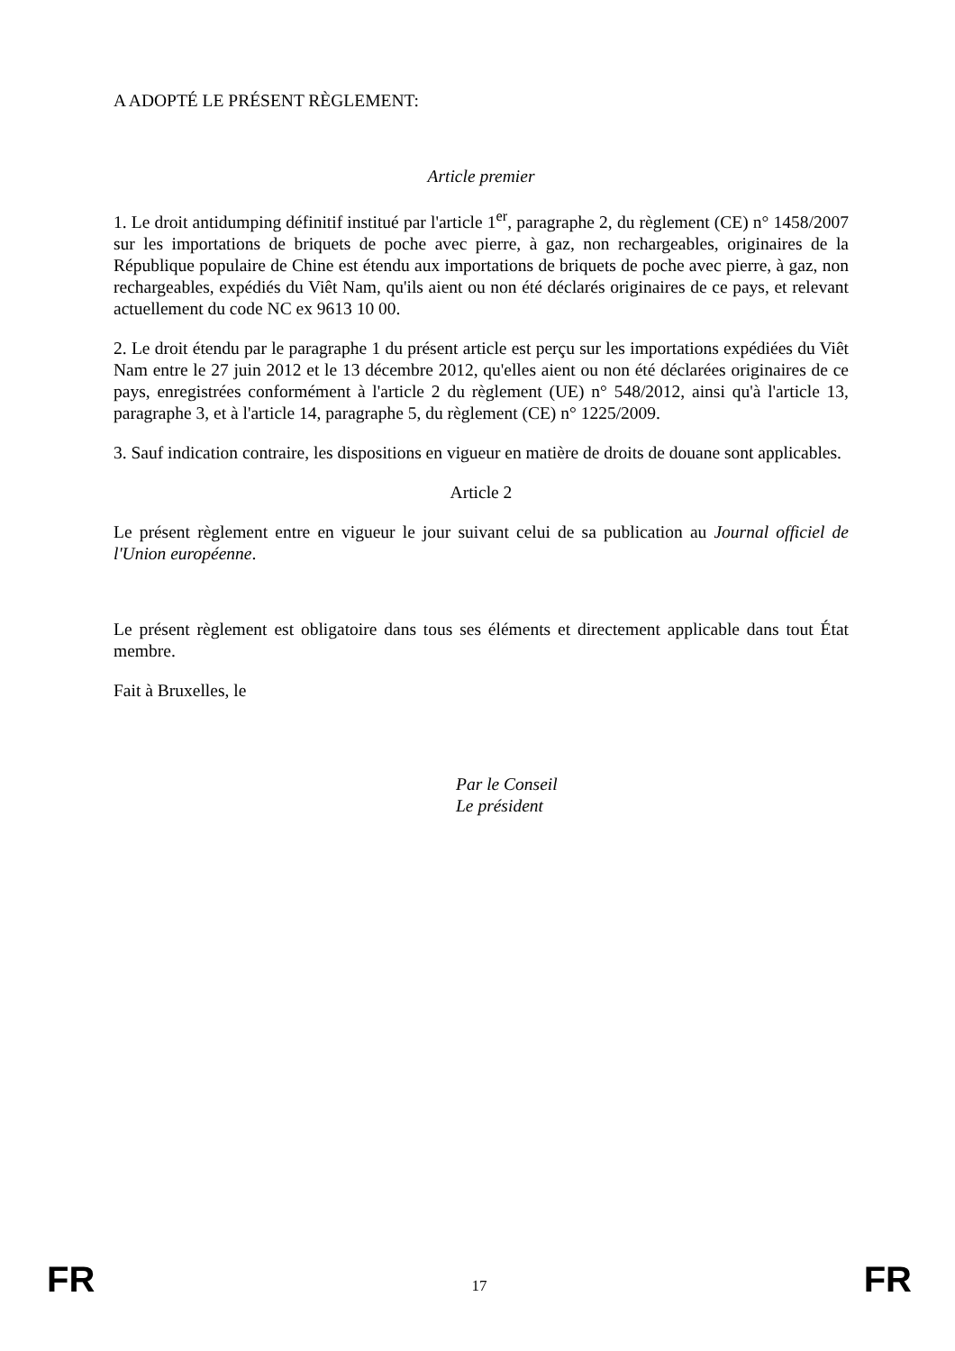A ADOPTÉ LE PRÉSENT RÈGLEMENT:
Article premier
1. Le droit antidumping définitif institué par l'article 1<sup>er</sup>, paragraphe 2, du règlement (CE) n° 1458/2007 sur les importations de briquets de poche avec pierre, à gaz, non rechargeables, originaires de la République populaire de Chine est étendu aux importations de briquets de poche avec pierre, à gaz, non rechargeables, expédiés du Viêt Nam, qu'ils aient ou non été déclarés originaires de ce pays, et relevant actuellement du code NC ex 9613 10 00.
2. Le droit étendu par le paragraphe 1 du présent article est perçu sur les importations expédiées du Viêt Nam entre le 27 juin 2012 et le 13 décembre 2012, qu'elles aient ou non été déclarées originaires de ce pays, enregistrées conformément à l'article 2 du règlement (UE) n° 548/2012, ainsi qu'à l'article 13, paragraphe 3, et à l'article 14, paragraphe 5, du règlement (CE) n° 1225/2009.
3. Sauf indication contraire, les dispositions en vigueur en matière de droits de douane sont applicables.
Article 2
Le présent règlement entre en vigueur le jour suivant celui de sa publication au Journal officiel de l'Union européenne.
Le présent règlement est obligatoire dans tous ses éléments et directement applicable dans tout État membre.
Fait à Bruxelles, le
Par le Conseil
Le président
FR 17 FR